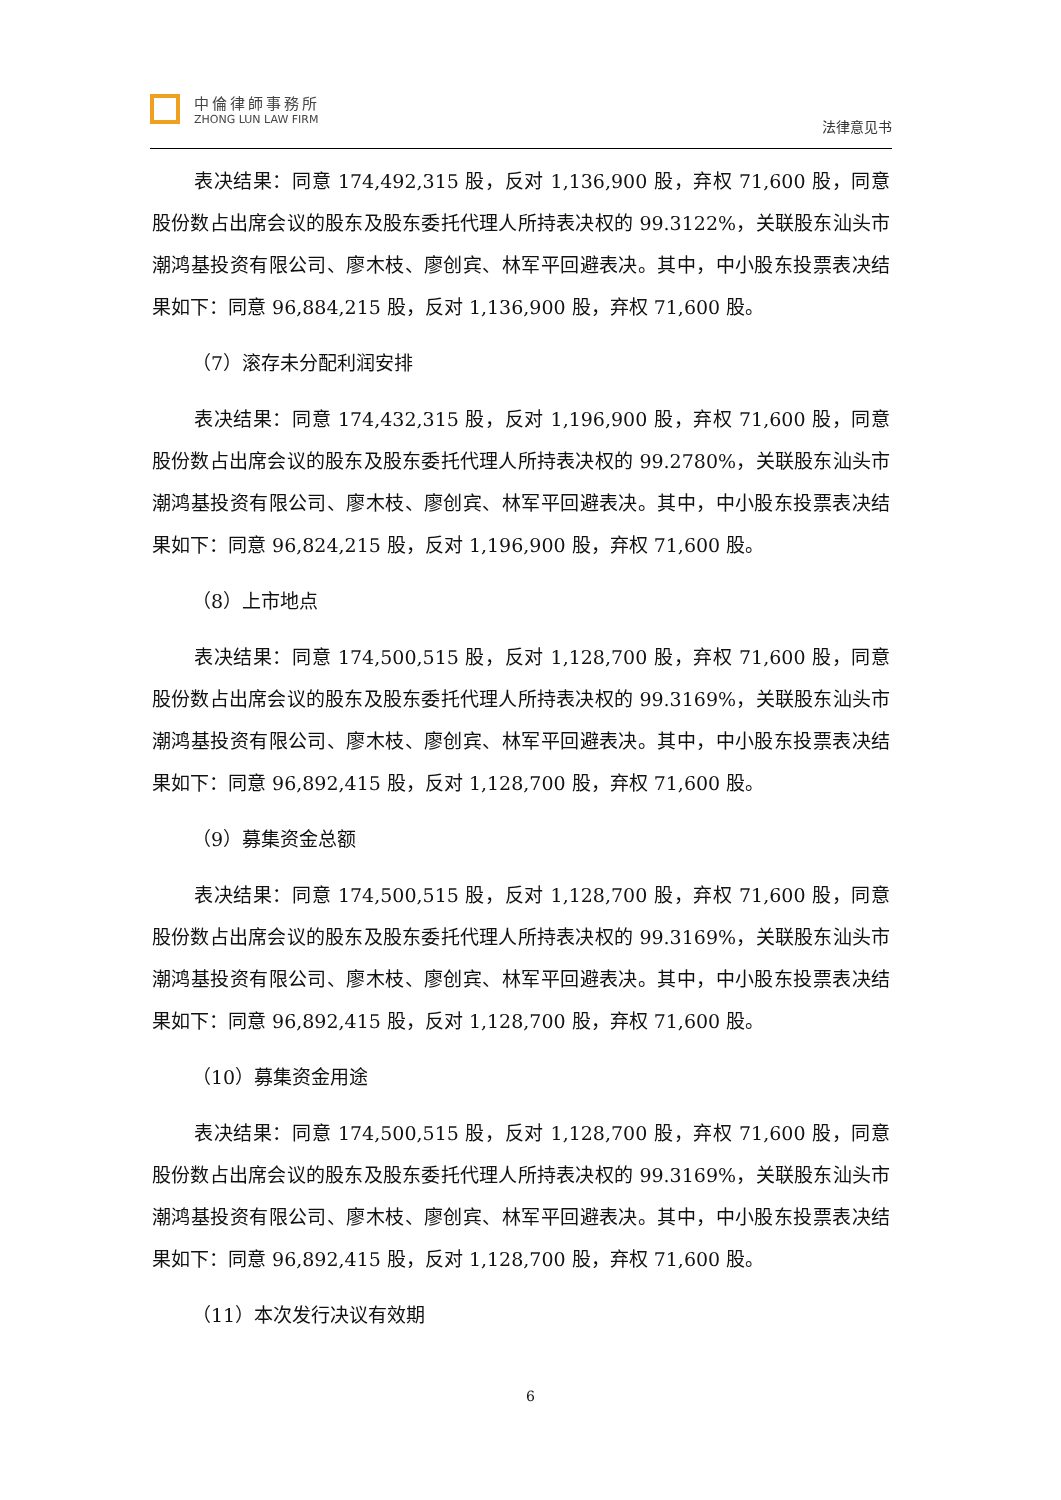中倫律師事務所
ZHONG LUN LAW FIRM
法律意见书
表决结果：同意 174,492,315 股，反对 1,136,900 股，弃权 71,600 股，同意股份数占出席会议的股东及股东委托代理人所持表决权的 99.3122%，关联股东汕头市潮鸿基投资有限公司、廖木枝、廖创宾、林军平回避表决。其中，中小股东投票表决结果如下：同意 96,884,215 股，反对 1,136,900 股，弃权 71,600 股。
（7）滚存未分配利润安排
表决结果：同意 174,432,315 股，反对 1,196,900 股，弃权 71,600 股，同意股份数占出席会议的股东及股东委托代理人所持表决权的 99.2780%，关联股东汕头市潮鸿基投资有限公司、廖木枝、廖创宾、林军平回避表决。其中，中小股东投票表决结果如下：同意 96,824,215 股，反对 1,196,900 股，弃权 71,600 股。
（8）上市地点
表决结果：同意 174,500,515 股，反对 1,128,700 股，弃权 71,600 股，同意股份数占出席会议的股东及股东委托代理人所持表决权的 99.3169%，关联股东汕头市潮鸿基投资有限公司、廖木枝、廖创宾、林军平回避表决。其中，中小股东投票表决结果如下：同意 96,892,415 股，反对 1,128,700 股，弃权 71,600 股。
（9）募集资金总额
表决结果：同意 174,500,515 股，反对 1,128,700 股，弃权 71,600 股，同意股份数占出席会议的股东及股东委托代理人所持表决权的 99.3169%，关联股东汕头市潮鸿基投资有限公司、廖木枝、廖创宾、林军平回避表决。其中，中小股东投票表决结果如下：同意 96,892,415 股，反对 1,128,700 股，弃权 71,600 股。
（10）募集资金用途
表决结果：同意 174,500,515 股，反对 1,128,700 股，弃权 71,600 股，同意股份数占出席会议的股东及股东委托代理人所持表决权的 99.3169%，关联股东汕头市潮鸿基投资有限公司、廖木枝、廖创宾、林军平回避表决。其中，中小股东投票表决结果如下：同意 96,892,415 股，反对 1,128,700 股，弃权 71,600 股。
（11）本次发行决议有效期
6